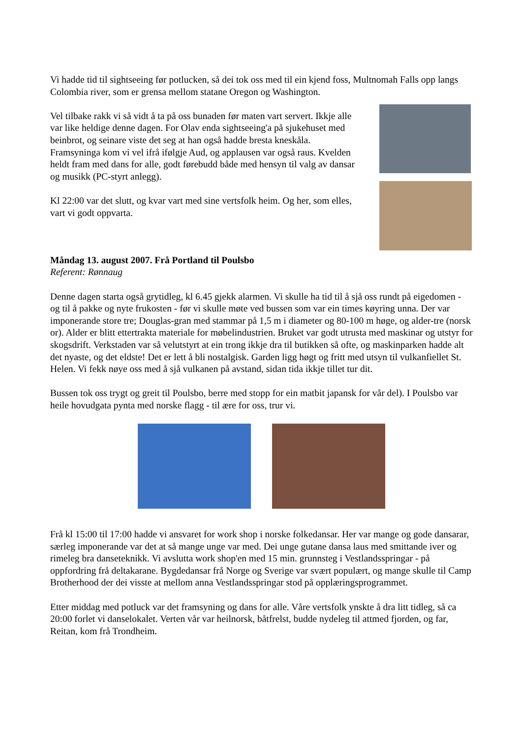Vi hadde tid til sightseeing før potlucken, så dei tok oss med til ein kjend foss, Multnomah Falls opp langs Colombia river, som er grensa mellom statane Oregon og Washington.
Vel tilbake rakk vi så vidt å ta på oss bunaden før maten vart servert. Ikkje alle var like heldige denne dagen. For Olav enda sightseeing'a på sjukehuset med beinbrot, og seinare viste det seg at han også hadde bresta kneskåla.
Framsyninga kom vi vel ifrå ifølgje Aud, og applausen var også raus. Kvelden heldt fram med dans for alle, godt førebudd både med hensyn til valg av dansar og musikk (PC-styrt anlegg).
Kl 22:00 var det slutt, og kvar vart med sine vertsfolk heim. Og her, som elles, vart vi godt oppvarta.
Måndag 13. august 2007. Frå Portland til Poulsbo
Referent: Rønnaug
Denne dagen starta også grytidleg, kl 6.45 gjekk alarmen. Vi skulle ha tid til å sjå oss rundt på eigedomen - og til å pakke og nyte frukosten - før vi skulle møte ved bussen som var ein times køyring unna. Der var imponerande store tre; Douglas-gran med stammar på 1,5 m i diameter og 80-100 m høge, og alder-tre (norsk or). Alder er blitt ettertrakta materiale for møbelindustrien. Bruket var godt utrusta med maskinar og utstyr for skogsdrift. Verkstaden var så velutstyrt at ein trong ikkje dra til butikken så ofte, og maskinparken hadde alt det nyaste, og det eldste! Det er lett å bli nostalgisk. Garden ligg høgt og fritt med utsyn til vulkanfiellet St. Helen. Vi fekk nøye oss med å sjå vulkanen på avstand, sidan tida ikkje tillet tur dit.
Bussen tok oss trygt og greit til Poulsbo, berre med stopp for ein matbit japansk for vår del). I Poulsbo var heile hovudgata pynta med norske flagg - til ære for oss, trur vi.
Frå kl 15:00 til 17:00 hadde vi ansvaret for work shop i norske folkedansar. Her var mange og gode dansarar, særleg imponerande var det at så mange unge var med. Dei unge gutane dansa laus med smittande iver og rimeleg bra danseteknikk. Vi avslutta work shop'en med 15 min. grunnsteg i Vestlandsspringar - på oppfordring frå deltakarane. Bygdedansar frå Norge og Sverige var svært populært, og mange skulle til Camp Brotherhood der dei visste at mellom anna Vestlandsspringar stod på opplæringsprogrammet.
Etter middag med potluck var det framsyning og dans for alle. Våre vertsfolk ynskte å dra litt tidleg, så ca 20:00 forlet vi danselokalet. Verten vår var heilnorsk, båtfrelst, budde nydeleg til attmed fjorden, og far, Reitan, kom frå Trondheim.